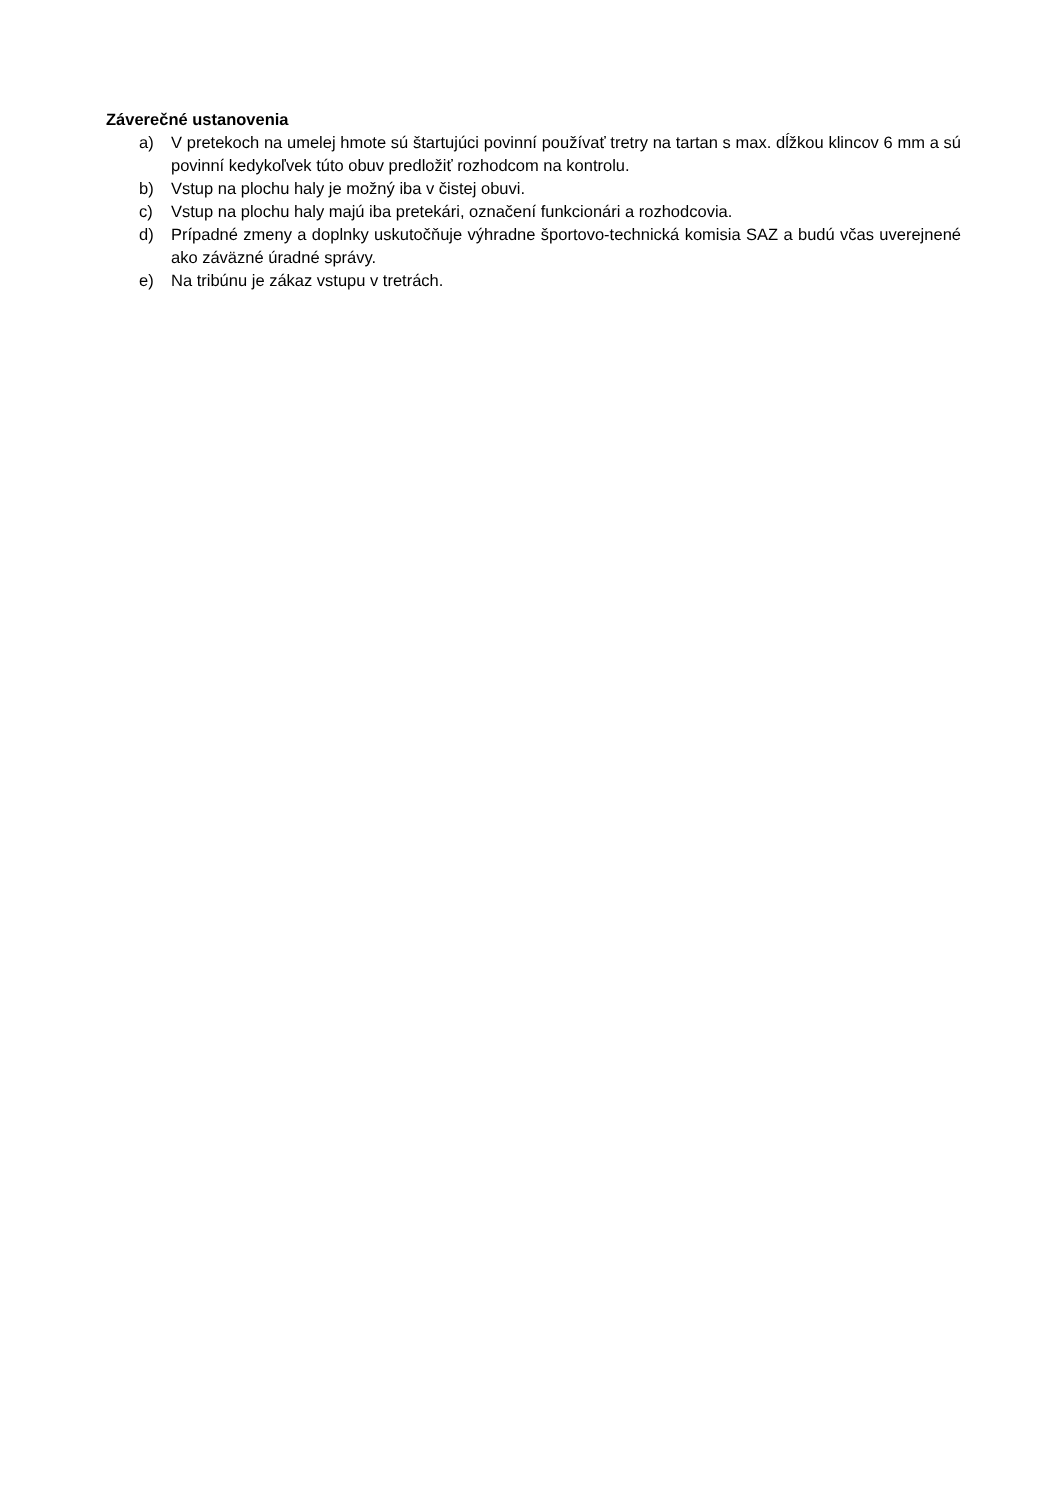Záverečné ustanovenia
a) V pretekoch na umelej hmote sú štartujúci povinní používať tretry na tartan s max. dĺžkou klincov 6 mm a sú povinní kedykoľvek túto obuv predložiť rozhodcom na kontrolu.
b) Vstup na plochu haly je možný iba v čistej obuvi.
c) Vstup na plochu haly majú iba pretekári, označení funkcionári a rozhodcovia.
d) Prípadné zmeny a doplnky uskutočňuje výhradne športovo-technická komisia SAZ a budú včas uverejnené ako záväzné úradné správy.
e) Na tribúnu je zákaz vstupu v tretrách.